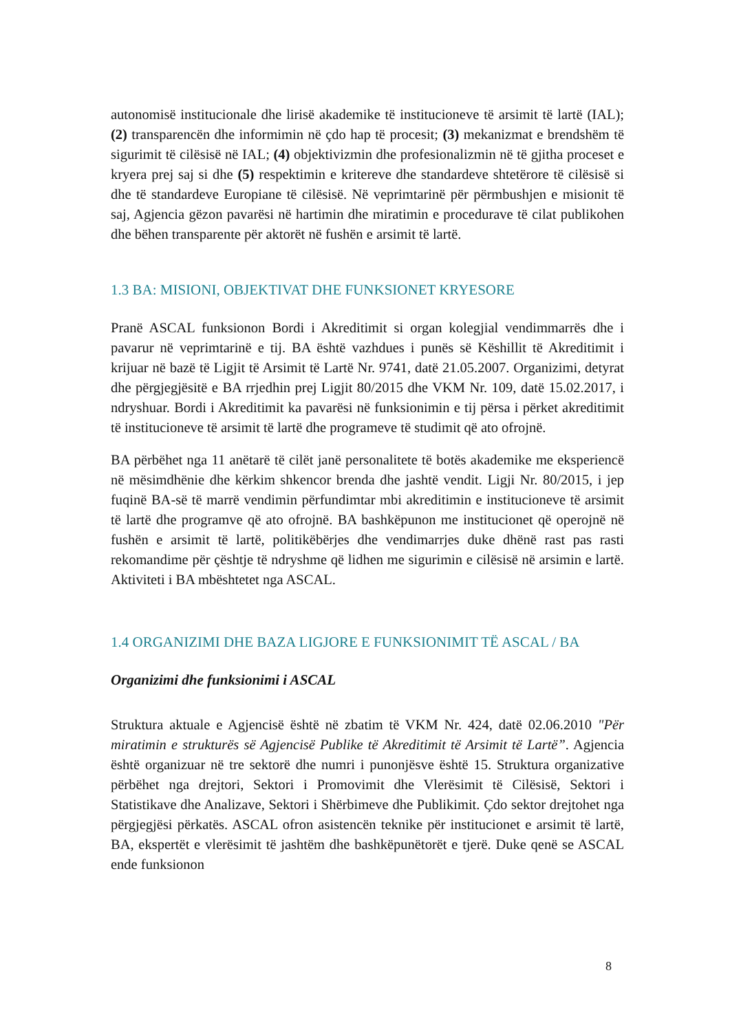autonomisë institucionale dhe lirisë akademike të institucioneve të arsimit të lartë (IAL); (2) transparencën dhe informimin në çdo hap të procesit; (3) mekanizmat e brendshëm të sigurimit të cilësisë në IAL; (4) objektivizmin dhe profesionalizmin në të gjitha proceset e kryera prej saj si dhe (5) respektimin e kritereve dhe standardeve shtetërore të cilësisë si dhe të standardeve Europiane të cilësisë. Në veprimtarinë për përmbushjen e misionit të saj, Agjencia gëzon pavarësi në hartimin dhe miratimin e procedurave të cilat publikohen dhe bëhen transparente për aktorët në fushën e arsimit të lartë.
1.3 BA: MISIONI, OBJEKTIVAT DHE FUNKSIONET KRYESORE
Pranë ASCAL funksionon Bordi i Akreditimit si organ kolegjial vendimmarrës dhe i pavarur në veprimtarinë e tij. BA është vazhdues i punës së Këshillit të Akreditimit i krijuar në bazë të Ligjit të Arsimit të Lartë Nr. 9741, datë 21.05.2007. Organizimi, detyrat dhe përgjegjësitë e BA rrjedhin prej Ligjit 80/2015 dhe VKM Nr. 109, datë 15.02.2017, i ndryshuar. Bordi i Akreditimit ka pavarësi në funksionimin e tij përsa i përket akreditimit të institucioneve të arsimit të lartë dhe programeve të studimit që ato ofrojnë.
BA përbëhet nga 11 anëtarë të cilët janë personalitete të botës akademike me eksperiencë në mësimdhënie dhe kërkim shkencor brenda dhe jashtë vendit. Ligji Nr. 80/2015, i jep fuqinë BA-së të marrë vendimin përfundimtar mbi akreditimin e institucioneve të arsimit të lartë dhe programve që ato ofrojnë. BA bashkëpunon me institucionet që operojnë në fushën e arsimit të lartë, politikëbërjes dhe vendimarrjes duke dhënë rast pas rasti rekomandime për çështje të ndryshme që lidhen me sigurimin e cilësisë në arsimin e lartë. Aktiviteti i BA mbështetet nga ASCAL.
1.4 ORGANIZIMI DHE BAZA LIGJORE E FUNKSIONIMIT TË ASCAL / BA
Organizimi dhe funksionimi i ASCAL
Struktura aktuale e Agjencisë është në zbatim të VKM Nr. 424, datë 02.06.2010 "Për miratimin e strukturës së Agjencisë Publike të Akreditimit të Arsimit të Lartë”. Agjencia është organizuar në tre sektorë dhe numri i punonjësve është 15. Struktura organizative përbëhet nga drejtori, Sektori i Promovimit dhe Vlerësimit të Cilësisë, Sektori i Statistikave dhe Analizave, Sektori i Shërbimeve dhe Publikimit. Çdo sektor drejtohet nga përgjegjësi përkatës. ASCAL ofron asistencën teknike për institucionet e arsimit të lartë, BA, ekspertët e vlerësimit të jashtëm dhe bashkëpunëtorët e tjerë. Duke qenë se ASCAL ende funksionon
8